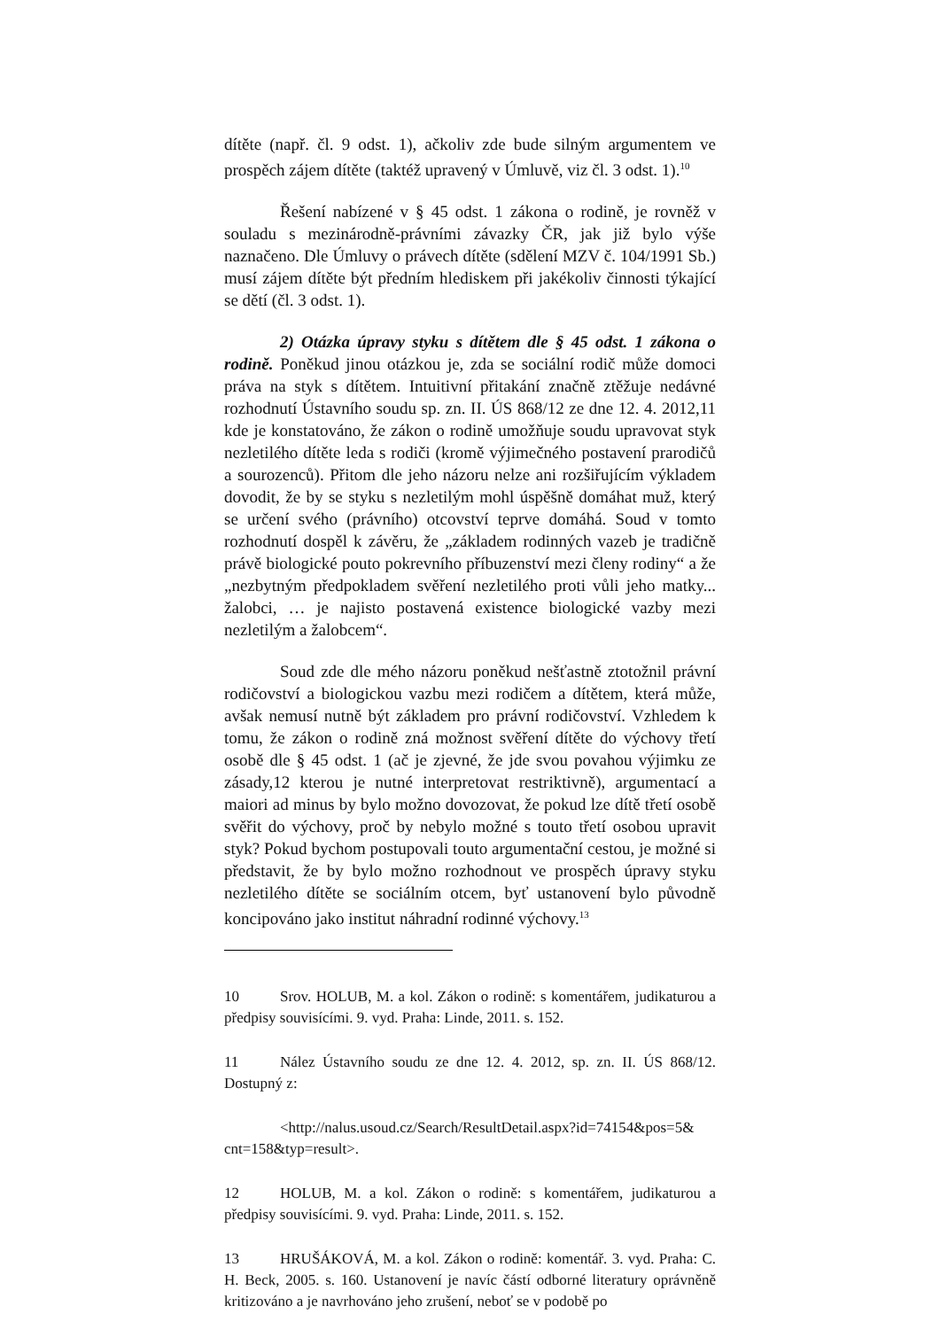dítěte (např. čl. 9 odst. 1), ačkoliv zde bude silným argumentem ve prospěch zájem dítěte (taktéž upravený v Úmluvě, viz čl. 3 odst. 1).<sup>10</sup>
Řešení nabízené v § 45 odst. 1 zákona o rodině, je rovněž v souladu s mezinárodně-právními závazky ČR, jak již bylo výše naznačeno. Dle Úmluvy o právech dítěte (sdělení MZV č. 104/1991 Sb.) musí zájem dítěte být předním hlediskem při jakékoliv činnosti týkající se dětí (čl. 3 odst. 1).
2) Otázka úpravy styku s dítětem dle § 45 odst. 1 zákona o rodině. Poněkud jinou otázkou je, zda se sociální rodič může domoci práva na styk s dítětem. Intuitivní přitakání značně ztěžuje nedávné rozhodnutí Ústavního soudu sp. zn. II. ÚS 868/12 ze dne 12. 4. 2012,11 kde je konstatováno, že zákon o rodině umožňuje soudu upravovat styk nezletilého dítěte leda s rodiči (kromě výjimečného postavení prarodičů a sourozenců). Přitom dle jeho názoru nelze ani rozšiřujícím výkladem dovodit, že by se styku s nezletilým mohl úspěšně domáhat muž, který se určení svého (právního) otcovství teprve domáhá. Soud v tomto rozhodnutí dospěl k závěru, že „základem rodinných vazeb je tradičně právě biologické pouto pokrevního příbuzenství mezi členy rodiny“ a že „nezbytným předpokladem svěření nezletilého proti vůli jeho matky... žalobci, … je najisto postavená existence biologické vazby mezi nezletilým a žalobcem“.
Soud zde dle mého názoru poněkud nešťastně ztotožnil právní rodičovství a biologickou vazbu mezi rodičem a dítětem, která může, avšak nemusí nutně být základem pro právní rodičovství. Vzhledem k tomu, že zákon o rodině zná možnost svěření dítěte do výchovy třetí osobě dle § 45 odst. 1 (ač je zjevné, že jde svou povahou výjimku ze zásady,12 kterou je nutné interpretovat restriktivně), argumentací a maiori ad minus by bylo možno dovozovat, že pokud lze dítě třetí osobě svěřit do výchovy, proč by nebylo možné s touto třetí osobou upravit styk? Pokud bychom postupovali touto argumentační cestou, je možné si představit, že by bylo možno rozhodnout ve prospěch úpravy styku nezletilého dítěte se sociálním otcem, byť ustanovení bylo původně koncipováno jako institut náhradní rodinné výchovy.<sup>13</sup>
10 Srov. HOLUB, M. a kol. Zákon o rodině: s komentářem, judikaturou a předpisy souvisícími. 9. vyd. Praha: Linde, 2011. s. 152.
11 Nález Ústavního soudu ze dne 12. 4. 2012, sp. zn. II. ÚS 868/12. Dostupný z:
<http://nalus.usoud.cz/Search/ResultDetail.aspx?id=74154&pos=5& cnt=158&typ=result>.
12 HOLUB, M. a kol. Zákon o rodině: s komentářem, judikaturou a předpisy souvisícími. 9. vyd. Praha: Linde, 2011. s. 152.
13 HRUŠÁKOVÁ, M. a kol. Zákon o rodině: komentář. 3. vyd. Praha: C. H. Beck, 2005. s. 160. Ustanovení je navíc částí odborné literatury oprávněně kritizováno a je navrhováno jeho zrušení, neboť se v podobě po